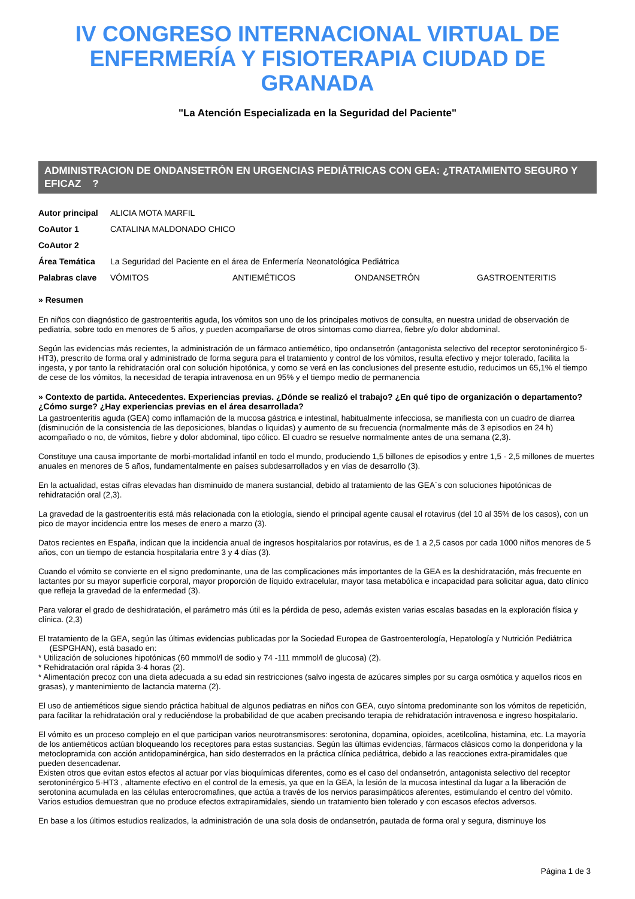IV CONGRESO INTERNACIONAL VIRTUAL DE ENFERMERÍA Y FISIOTERAPIA CIUDAD DE GRANADA
"La Atención Especializada en la Seguridad del Paciente"
ADMINISTRACION DE ONDANSETRÓN EN URGENCIAS PEDIÁTRICAS CON GEA: ¿TRATAMIENTO SEGURO Y EFICAZ ?
| Autor principal | ALICIA MOTA MARFIL | | | |
| CoAutor 1 | CATALINA MALDONADO CHICO | | | |
| CoAutor 2 | | | | |
| Área Temática | La Seguridad del Paciente en el área de Enfermería Neonatológica Pediátrica | | | |
| Palabras clave | VÓMITOS | ANTIEMÉTICOS | ONDANSETRÓN | GASTROENTERITIS |
» Resumen
En niños con diagnóstico de gastroenteritis aguda, los vómitos son uno de los principales motivos de consulta, en nuestra unidad de observación de pediatría, sobre todo en menores de 5 años, y pueden acompañarse de otros síntomas como diarrea, fiebre y/o dolor abdominal.
Según las evidencias más recientes, la administración de un fármaco antiemético, tipo ondansetrón (antagonista selectivo del receptor serotoninérgico 5-HT3), prescrito de forma oral y administrado de forma segura para el tratamiento y control de los vómitos, resulta efectivo y mejor tolerado, facilita la ingesta, y por tanto la rehidratación oral con solución hipotónica, y como se verá en las conclusiones del presente estudio, reducimos un 65,1% el tiempo de cese de los vómitos, la necesidad de terapia intravenosa en un 95% y el tiempo medio de permanencia
» Contexto de partida. Antecedentes. Experiencias previas. ¿Dónde se realizó el trabajo? ¿En qué tipo de organización o departamento? ¿Cómo surge? ¿Hay experiencias previas en el área desarrollada?
La gastroenteritis aguda (GEA) como inflamación de la mucosa gástrica e intestinal, habitualmente infecciosa, se manifiesta con un cuadro de diarrea (disminución de la consistencia de las deposiciones, blandas o liquidas) y aumento de su frecuencia (normalmente más de 3 episodios en 24 h) acompañado o no, de vómitos, fiebre y dolor abdominal, tipo cólico. El cuadro se resuelve normalmente antes de una semana (2,3).
Constituye una causa importante de morbi-mortalidad infantil en todo el mundo, produciendo 1,5 billones de episodios y entre 1,5 - 2,5 millones de muertes anuales en menores de 5 años, fundamentalmente en países subdesarrollados y en vías de desarrollo (3).
En la actualidad, estas cifras elevadas han disminuido de manera sustancial, debido al tratamiento de las GEA´s con soluciones hipotónicas de rehidratación oral (2,3).
La gravedad de la gastroenteritis está más relacionada con la etiología, siendo el principal agente causal el rotavirus (del 10 al 35% de los casos), con un pico de mayor incidencia entre los meses de enero a marzo (3).
Datos recientes en España, indican que la incidencia anual de ingresos hospitalarios por rotavirus, es de 1 a 2,5 casos por cada 1000 niños menores de 5 años, con un tiempo de estancia hospitalaria entre 3 y 4 días (3).
Cuando el vómito se convierte en el signo predominante, una de las complicaciones más importantes de la GEA es la deshidratación, más frecuente en lactantes por su mayor superficie corporal, mayor proporción de líquido extracelular, mayor tasa metabólica e incapacidad para solicitar agua, dato clínico que refleja la gravedad de la enfermedad (3).
Para valorar el grado de deshidratación, el parámetro más útil es la pérdida de peso, además existen varias escalas basadas en la exploración física y clínica. (2,3)
El tratamiento de la GEA, según las últimas evidencias publicadas por la Sociedad Europea de Gastroenterología, Hepatología y Nutrición Pediátrica (ESPGHAN), está basado en:
* Utilización de soluciones hipotónicas (60 mmmol/l de sodio y 74 -111 mmmol/l de glucosa) (2).
* Rehidratación oral rápida 3-4 horas (2).
* Alimentación precoz con una dieta adecuada a su edad sin restricciones (salvo ingesta de azúcares simples por su carga osmótica y aquellos ricos en grasas), y mantenimiento de lactancia materna (2).
El uso de antieméticos sigue siendo práctica habitual de algunos pediatras en niños con GEA, cuyo síntoma predominante son los vómitos de repetición, para facilitar la rehidratación oral y reduciéndose la probabilidad de que acaben precisando terapia de rehidratación intravenosa e ingreso hospitalario.
El vómito es un proceso complejo en el que participan varios neurotransmisores: serotonina, dopamina, opioides, acetilcolina, histamina, etc. La mayoría de los antieméticos actúan bloqueando los receptores para estas sustancias. Según las últimas evidencias, fármacos clásicos como la donperidona y la metoclopramida con acción antidopaminérgica, han sido desterrados en la práctica clínica pediátrica, debido a las reacciones extra-piramidales que pueden desencadenar.
Existen otros que evitan estos efectos al actuar por vías bioquímicas diferentes, como es el caso del ondansetrón, antagonista selectivo del receptor serotoninérgico 5-HT3 , altamente efectivo en el control de la emesis, ya que en la GEA, la lesión de la mucosa intestinal da lugar a la liberación de serotonina acumulada en las células enterocromafines, que actúa a través de los nervios parasimpáticos aferentes, estimulando el centro del vómito. Varios estudios demuestran que no produce efectos extrapiramidales, siendo un tratamiento bien tolerado y con escasos efectos adversos.
En base a los últimos estudios realizados, la administración de una sola dosis de ondansetrón, pautada de forma oral y segura, disminuye los
Página 1 de 3